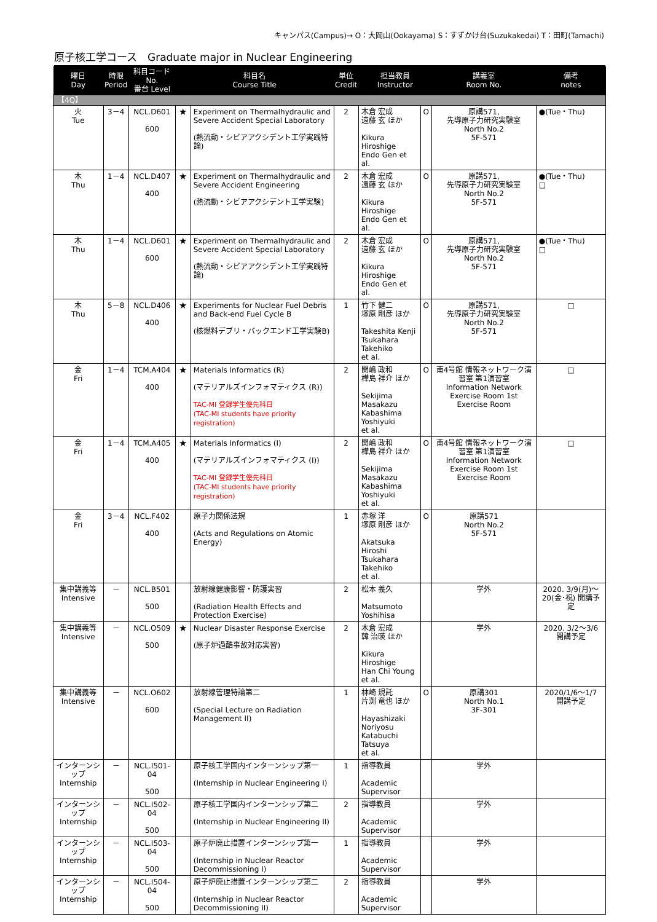キャンパス(Campus)→ O：大岡山(Ookayama) S：すずかけ台(Suzukakedai) T：田町(Tamachi)
原子核工学コース　Graduate major in Nuclear Engineering
| 曜日 Day | 時限 Period | 科目コード No. 番台 Level | 科目名 Course Title | | 単位 Credit | 担当教員 Instructor | | 講義室 Room No. | 備考 notes |
| --- | --- | --- | --- | --- | --- | --- | --- | --- | --- |
| 【4Q】 | | | | | | | | | |
| 火 Tue | 3－4 | NCL.D601 600 | ★ | Experiment on Thermalhydraulic and Severe Accident Special Laboratory (熱流動・シビアアクシデント工学実践特論) | 2 | 木倉 宏成 遠藤 玄 ほか Kikura Hiroshige Endo Gen et al. | O | 原講571, 先導原子力研究実験室 North No.2 5F-571 | ●(Tue・Thu) |
| 木 Thu | 1－4 | NCL.D407 400 | ★ | Experiment on Thermalhydraulic and Severe Accident Engineering (熱流動・シビアアクシデント工学実験) | 2 | 木倉 宏成 遠藤 玄 ほか Kikura Hiroshige Endo Gen et al. | O | 原講571, 先導原子力研究実験室 North No.2 5F-571 | ●(Tue・Thu) □ |
| 木 Thu | 1－4 | NCL.D601 600 | ★ | Experiment on Thermalhydraulic and Severe Accident Special Laboratory (熱流動・シビアアクシデント工学実践特論) | 2 | 木倉 宏成 遠藤 玄 ほか Kikura Hiroshige Endo Gen et al. | O | 原講571, 先導原子力研究実験室 North No.2 5F-571 | ●(Tue・Thu) □ |
| 木 Thu | 5－8 | NCL.D406 400 | ★ | Experiments for Nuclear Fuel Debris and Back-end Fuel Cycle B (核燃料デブリ・バックエンド工学実験B) | 1 | 竹下 健二 塚原 剛彦 ほか Takeshita Kenji Tsukahara Takehiko et al. | O | 原講571, 先導原子力研究実験室 North No.2 5F-571 | □ |
| 金 Fri | 1－4 | TCM.A404 400 | ★ | Materials Informatics (R) (マテリアルズインフォマティクス (R)) TAC-MI 登録学生優先科目 (TAC-MI students have priority registration) | 2 | 関嶋 政和 樺島 祥介 ほか Sekijima Masakazu Kabashima Yoshiyuki et al. | O | 南4号館 情報ネットワーク演習室 第1演習室 Information Network Exercise Room 1st Exercise Room | □ |
| 金 Fri | 1－4 | TCM.A405 400 | ★ | Materials Informatics (I) (マテリアルズインフォマティクス (I)) TAC-MI 登録学生優先科目 (TAC-MI students have priority registration) | 2 | 関嶋 政和 樺島 祥介 ほか Sekijima Masakazu Kabashima Yoshiyuki et al. | O | 南4号館 情報ネットワーク演習室 第1演習室 Information Network Exercise Room 1st Exercise Room | □ |
| 金 Fri | 3－4 | NCL.F402 400 | | 原子力関係法規 (Acts and Regulations on Atomic Energy) | 1 | 赤塚 洋 塚原 剛彦 ほか Akatsuka Hiroshi Tsukahara Takehiko et al. | O | 原講571 North No.2 5F-571 | |
| 集中講義等 Intensive | － | NCL.B501 500 | | 放射線健康影響・防護実習 (Radiation Health Effects and Protection Exercise) | 2 | 松本 義久 Matsumoto Yoshihisa | | 学外 | 2020. 3/9(月)～20(金･祝) 開講予定 |
| 集中講義等 Intensive | － | NCL.O509 500 | ★ | Nuclear Disaster Response Exercise (原子炉過酷事故対応実習) | 2 | 木倉 宏成 韓 治暎 ほか Kikura Hiroshige Han Chi Young et al. | | 学外 | 2020. 3/2～3/6 開講予定 |
| 集中講義等 Intensive | － | NCL.O602 600 | | 放射線管理特論第二 (Special Lecture on Radiation Management II) | 1 | 林崎 規託 片渕 竜也 ほか Hayashizaki Noriyosu Katabuchi Tatsuya et al. | O | 原講301 North No.1 3F-301 | 2020/1/6～1/7 開講予定 |
| インターンシップ Internship | － | NCL.I501-04 500 | | 原子核工学国内インターンシップ第一 (Internship in Nuclear Engineering I) | 1 | 指導教員 Academic Supervisor | | 学外 | |
| インターンシップ Internship | － | NCL.I502-04 500 | | 原子核工学国内インターンシップ第二 (Internship in Nuclear Engineering II) | 2 | 指導教員 Academic Supervisor | | 学外 | |
| インターンシップ Internship | － | NCL.I503-04 500 | | 原子炉廃止措置インターンシップ第一 (Internship in Nuclear Reactor Decommissioning I) | 1 | 指導教員 Academic Supervisor | | 学外 | |
| インターンシップ Internship | － | NCL.I504-04 500 | | 原子炉廃止措置インターンシップ第二 (Internship in Nuclear Reactor Decommissioning II) | 2 | 指導教員 Academic Supervisor | | 学外 | |